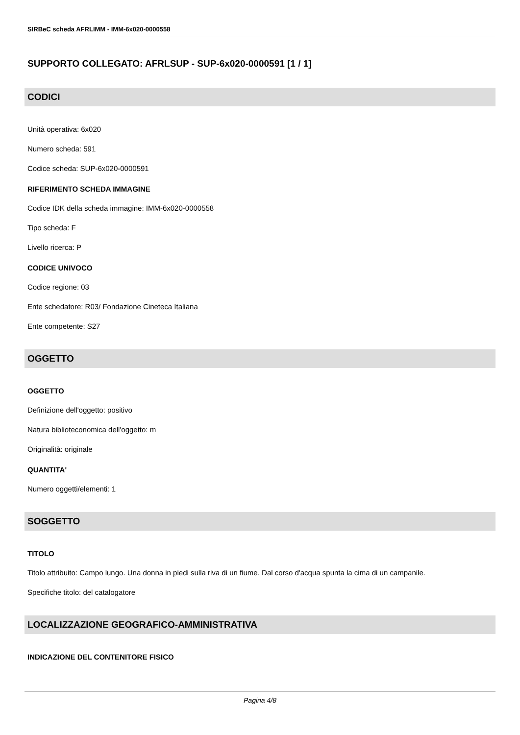SIRBeC scheda AFRLIMM - IMM-6x020-0000558
SUPPORTO COLLEGATO: AFRLSUP - SUP-6x020-0000591 [1 / 1]
CODICI
Unità operativa: 6x020
Numero scheda: 591
Codice scheda: SUP-6x020-0000591
RIFERIMENTO SCHEDA IMMAGINE
Codice IDK della scheda immagine: IMM-6x020-0000558
Tipo scheda: F
Livello ricerca: P
CODICE UNIVOCO
Codice regione: 03
Ente schedatore: R03/ Fondazione Cineteca Italiana
Ente competente: S27
OGGETTO
OGGETTO
Definizione dell'oggetto: positivo
Natura biblioteconomica dell'oggetto: m
Originalità: originale
QUANTITA'
Numero oggetti/elementi: 1
SOGGETTO
TITOLO
Titolo attribuito: Campo lungo. Una donna in piedi sulla riva di un fiume. Dal corso d'acqua spunta la cima di un campanile.
Specifiche titolo: del catalogatore
LOCALIZZAZIONE GEOGRAFICO-AMMINISTRATIVA
INDICAZIONE DEL CONTENITORE FISICO
Pagina 4/8